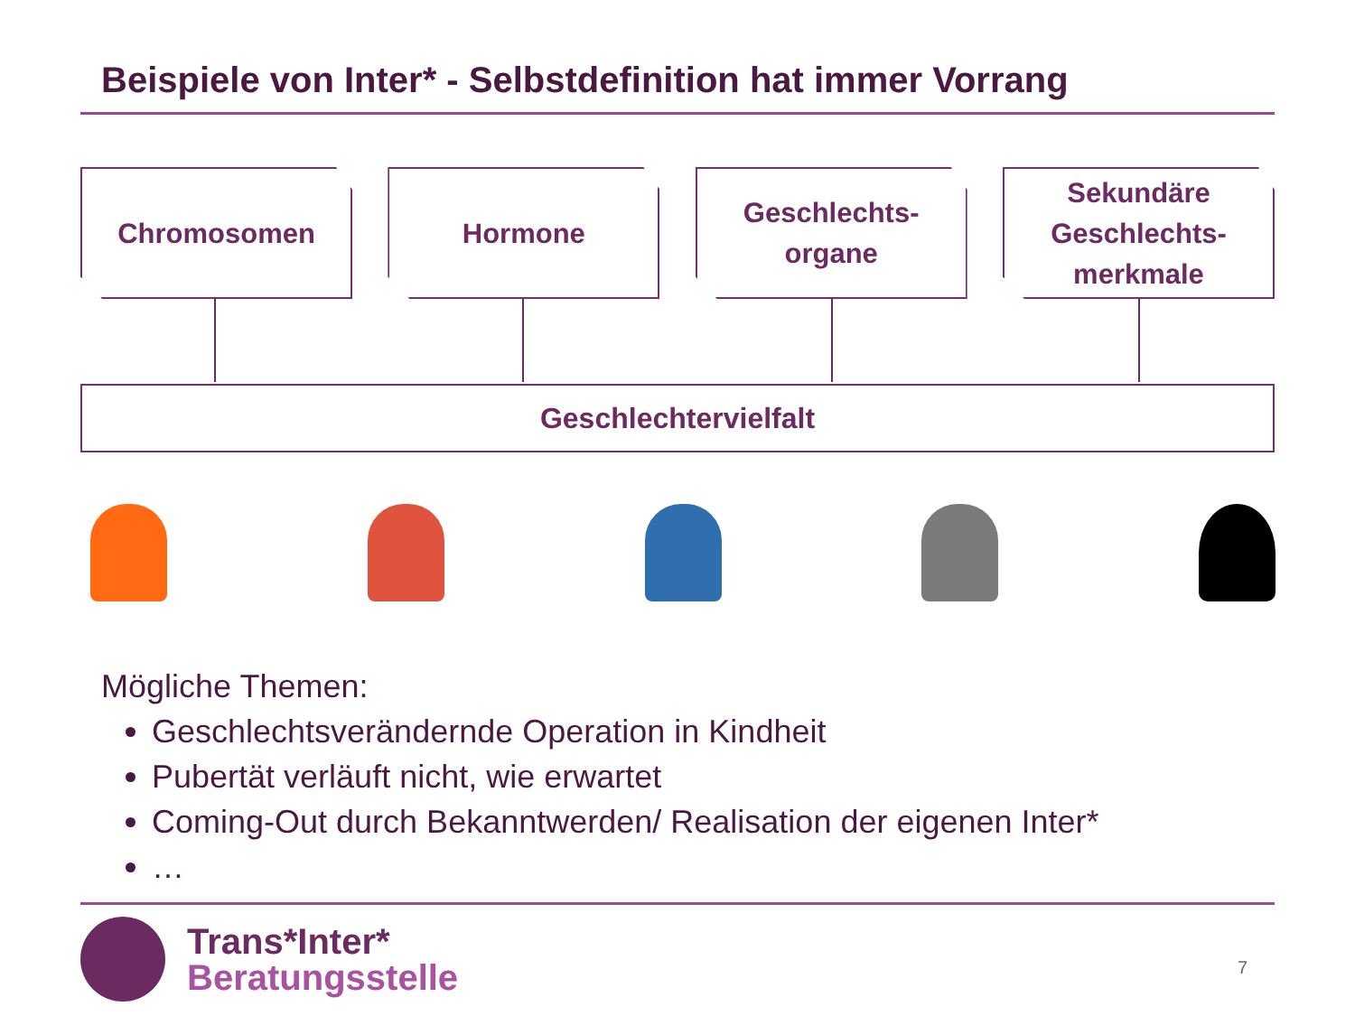Beispiele von Inter* - Selbstdefinition hat immer Vorrang
Chromosomen Hormone Geschlechts-
organe
Sekundäre
Geschlechts-
merkmale
Geschlechtervielfalt
Mögliche Themen:
Geschlechtsverändernde Operation in Kindheit
Pubertät verläuft nicht, wie erwartet
Coming-Out durch Bekanntwerden/ Realisation der eigenen Inter*
…
Trans*Inter*
Beratungsstelle
7